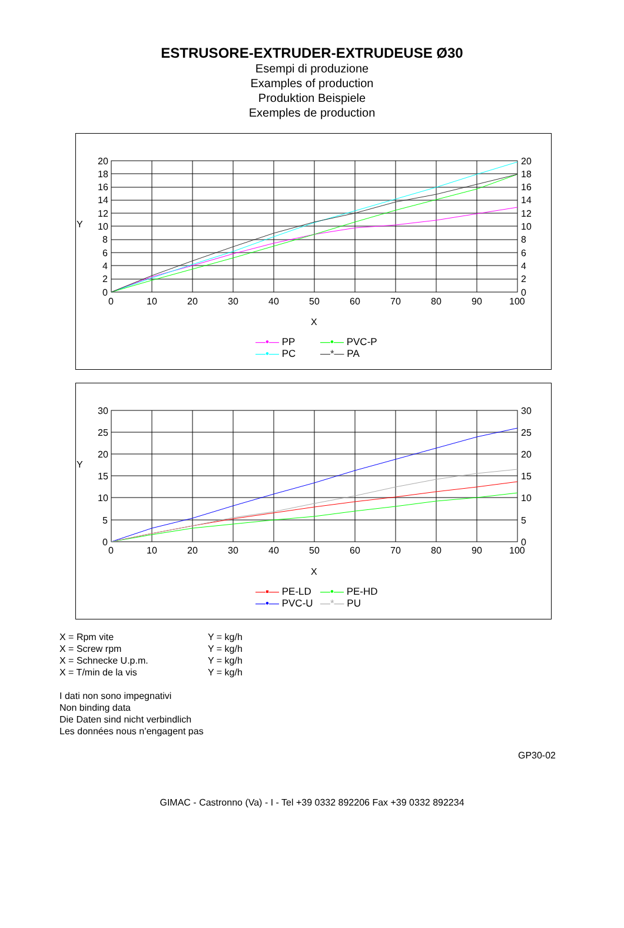ESTRUSORE-EXTRUDER-EXTRUDEUSE Ø30
Esempi di produzione
Examples of production
Produktion Beispiele
Exemples de production
20
18
16
14
12
10
8
6
4
2
0
20
18
16
14
12
10
8
6
4
2
0
Y
0
10
20
30
40
50
60
70
80
90
100
X
—•— PP —•— PVC-P —•— PC —*— PA
30
25
20
15
10
5
0
30
25
20
15
10
5
0
Y
0
10
20
30
40
50
60
70
80
90
100
X
—▪— PE-LD —•— PE-HD —•— PVC-U —*— PU
X = Rpm vite Y = kg/h
X = Screw rpm Y = kg/h
X = Schnecke U.p.m. Y = kg/h
X = T/min de la vis Y = kg/h
I dati non sono impegnativi
Non binding data
Die Daten sind nicht verbindlich
Les données nous n’engagent pas
GP30-02
GIMAC - Castronno (Va) - I - Tel +39 0332 892206 Fax +39 0332 892234